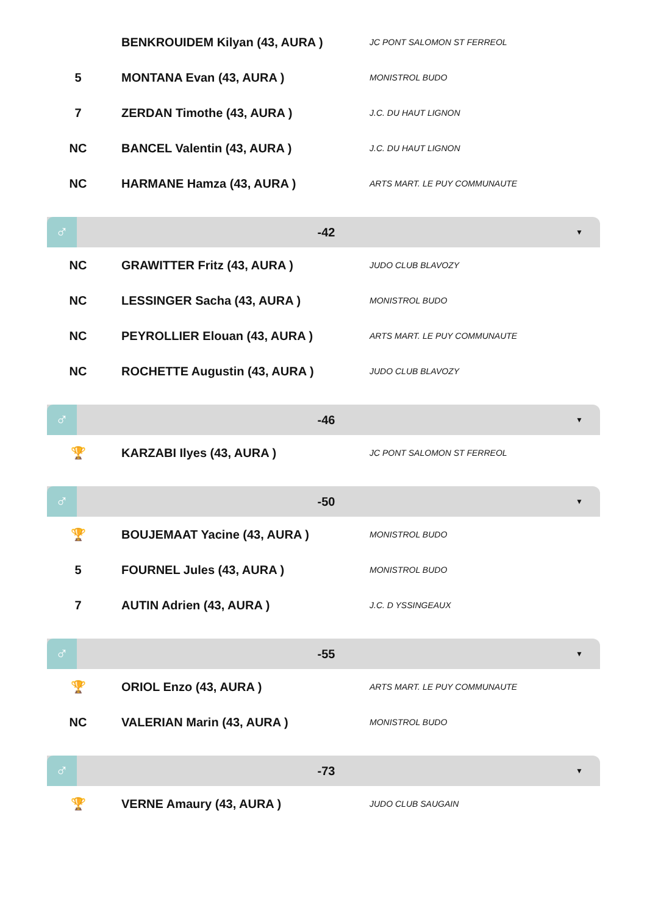| | BENKROUIDEM Kilyan (43, AURA ) | JC PONT SALOMON ST FERREOL |
| 5 | MONTANA Evan (43, AURA ) | MONISTROL BUDO |
| 7 | ZERDAN Timothe (43, AURA ) | J.C. DU HAUT LIGNON |
| NC | BANCEL Valentin (43, AURA ) | J.C. DU HAUT LIGNON |
| NC | HARMANE Hamza (43, AURA ) | ARTS MART. LE PUY COMMUNAUTE |
♂
-42
▼
| NC | GRAWITTER Fritz (43, AURA ) | JUDO CLUB BLAVOZY |
| NC | LESSINGER Sacha (43, AURA ) | MONISTROL BUDO |
| NC | PEYROLLIER Elouan (43, AURA ) | ARTS MART. LE PUY COMMUNAUTE |
| NC | ROCHETTE Augustin (43, AURA ) | JUDO CLUB BLAVOZY |
♂
-46
▼
| 🏆 | KARZABI Ilyes (43, AURA ) | JC PONT SALOMON ST FERREOL |
♂
-50
▼
| 🏆 | BOUJEMAAT Yacine (43, AURA ) | MONISTROL BUDO |
| 5 | FOURNEL Jules (43, AURA ) | MONISTROL BUDO |
| 7 | AUTIN Adrien (43, AURA ) | J.C. D YSSINGEAUX |
♂
-55
▼
| 🏆 | ORIOL Enzo (43, AURA ) | ARTS MART. LE PUY COMMUNAUTE |
| NC | VALERIAN Marin (43, AURA ) | MONISTROL BUDO |
♂
-73
▼
| 🏆 | VERNE Amaury (43, AURA ) | JUDO CLUB SAUGAIN |